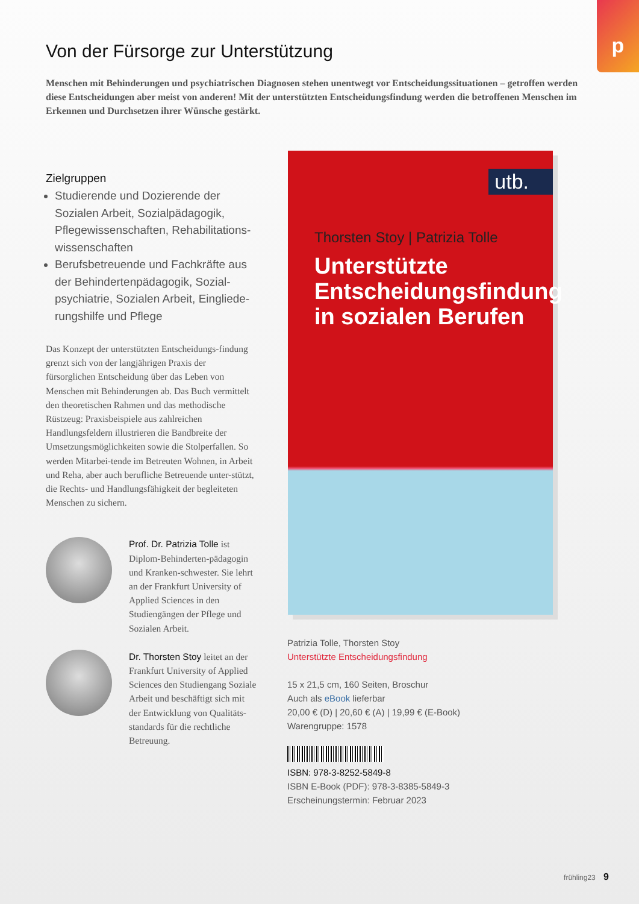p
Von der Fürsorge zur Unterstützung
Menschen mit Behinderungen und psychiatrischen Diagnosen stehen unentwegt vor Entscheidungssituationen – getroffen werden diese Entscheidungen aber meist von anderen! Mit der unterstützten Entscheidungsfindung werden die betroffenen Menschen im Erkennen und Durchsetzen ihrer Wünsche gestärkt.
Zielgruppen
Studierende und Dozierende der Sozialen Arbeit, Sozialpädagogik, Pflegewissenschaften, Rehabilitations-wissenschaften
Berufsbetreuende und Fachkräfte aus der Behindertenpädagogik, Sozial-psychiatrie, Sozialen Arbeit, Eingliede-rungshilfe und Pflege
Das Konzept der unterstützten Entscheidungs-findung grenzt sich von der langjährigen Praxis der fürsorglichen Entscheidung über das Leben von Menschen mit Behinderungen ab. Das Buch vermittelt den theoretischen Rahmen und das methodische Rüstzeug: Praxisbeispiele aus zahlreichen Handlungsfeldern illustrieren die Bandbreite der Umsetzungsmöglichkeiten sowie die Stolperfallen. So werden Mitarbei-tende im Betreuten Wohnen, in Arbeit und Reha, aber auch berufliche Betreuende unter-stützt, die Rechts- und Handlungsfähigkeit der begleiteten Menschen zu sichern.
Prof. Dr. Patrizia Tolle ist Diplom-Behinderten-pädagogin und Kranken-schwester. Sie lehrt an der Frankfurt University of Applied Sciences in den Studiengängen der Pflege und Sozialen Arbeit.
Dr. Thorsten Stoy leitet an der Frankfurt University of Applied Sciences den Studiengang Soziale Arbeit und beschäftigt sich mit der Entwicklung von Qualitäts-standards für die rechtliche Betreuung.
utb.
Thorsten Stoy | Patrizia Tolle
Unterstützte
Entscheidungsfindung
in sozialen Berufen
Patrizia Tolle, Thorsten Stoy
Unterstützte Entscheidungsfindung
15 x 21,5 cm, 160 Seiten, Broschur
Auch als eBook lieferbar
20,00 € (D) | 20,60 € (A) | 19,99 € (E-Book)
Warengruppe: 1578
ISBN: 978-3-8252-5849-8
ISBN E-Book (PDF): 978-3-8385-5849-3
Erscheinungstermin: Februar 2023
frühling23 9